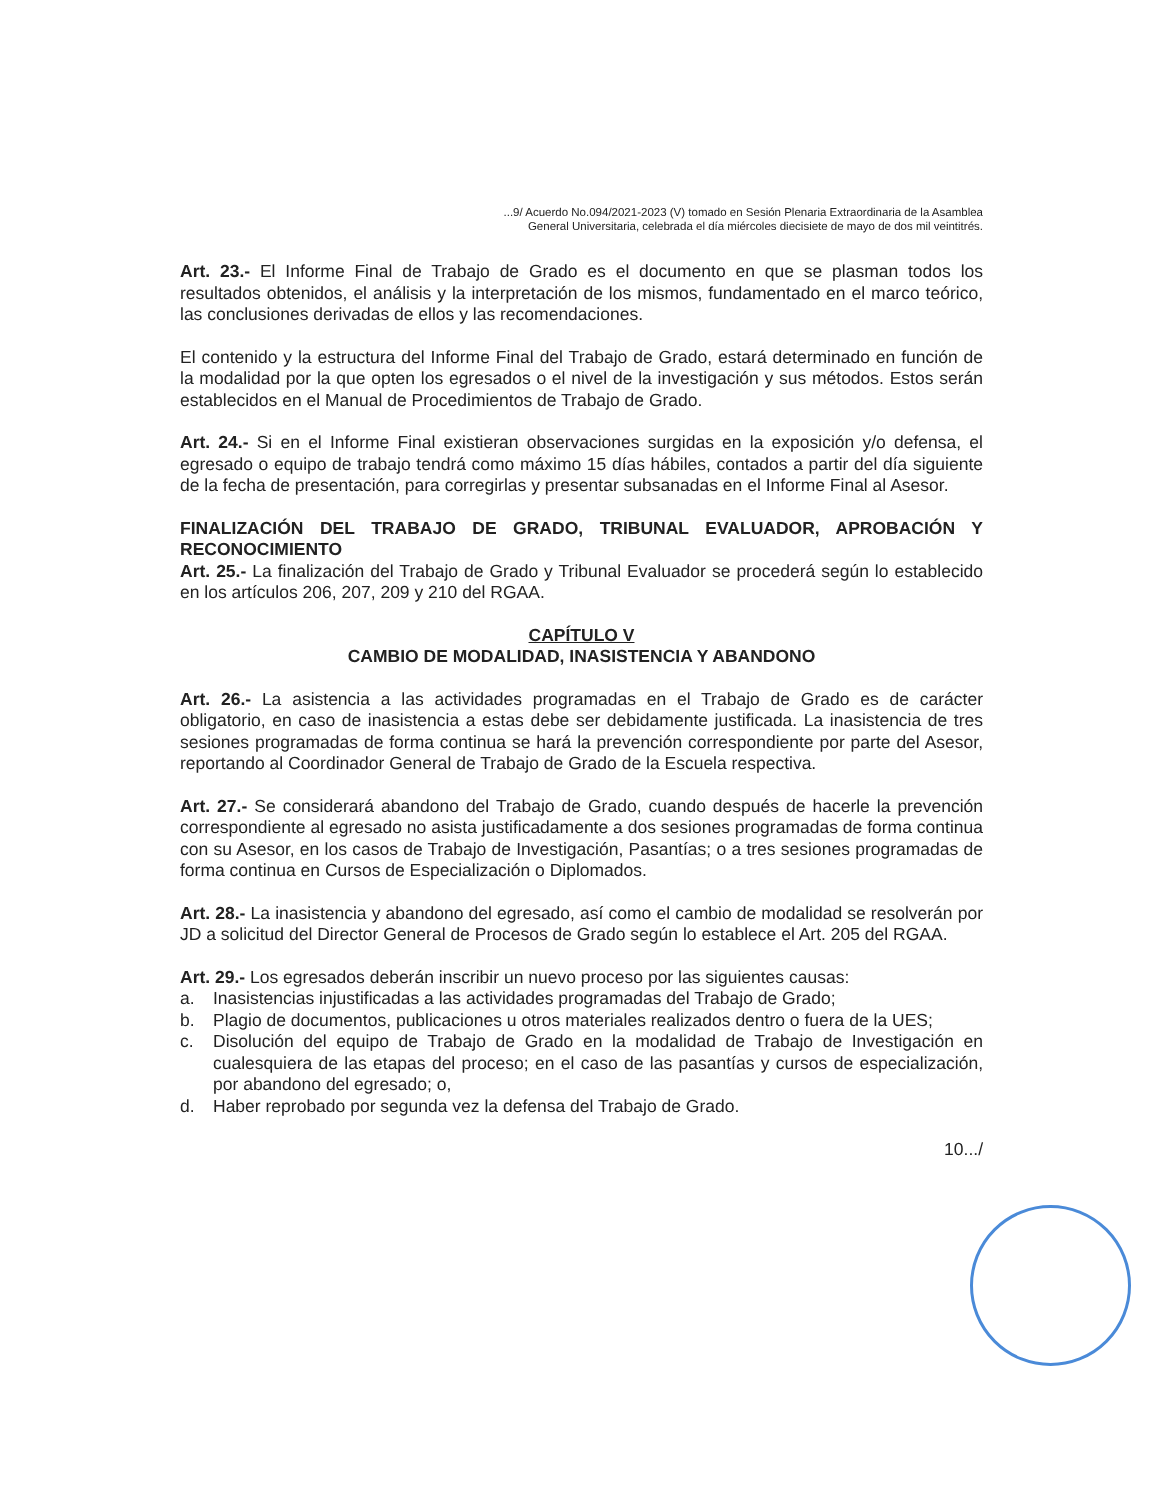...9/ Acuerdo No.094/2021-2023 (V) tomado en Sesión Plenaria Extraordinaria de la Asamblea
General Universitaria, celebrada el día miércoles diecisiete de mayo de dos mil veintitrés.
Art. 23.- El Informe Final de Trabajo de Grado es el documento en que se plasman todos los resultados obtenidos, el análisis y la interpretación de los mismos, fundamentado en el marco teórico, las conclusiones derivadas de ellos y las recomendaciones.
El contenido y la estructura del Informe Final del Trabajo de Grado, estará determinado en función de la modalidad por la que opten los egresados o el nivel de la investigación y sus métodos. Estos serán establecidos en el Manual de Procedimientos de Trabajo de Grado.
Art. 24.- Si en el Informe Final existieran observaciones surgidas en la exposición y/o defensa, el egresado o equipo de trabajo tendrá como máximo 15 días hábiles, contados a partir del día siguiente de la fecha de presentación, para corregirlas y presentar subsanadas en el Informe Final al Asesor.
FINALIZACIÓN DEL TRABAJO DE GRADO, TRIBUNAL EVALUADOR, APROBACIÓN Y RECONOCIMIENTO
Art. 25.- La finalización del Trabajo de Grado y Tribunal Evaluador se procederá según lo establecido en los artículos 206, 207, 209 y 210 del RGAA.
CAPÍTULO V
CAMBIO DE MODALIDAD, INASISTENCIA Y ABANDONO
Art. 26.- La asistencia a las actividades programadas en el Trabajo de Grado es de carácter obligatorio, en caso de inasistencia a estas debe ser debidamente justificada. La inasistencia de tres sesiones programadas de forma continua se hará la prevención correspondiente por parte del Asesor, reportando al Coordinador General de Trabajo de Grado de la Escuela respectiva.
Art. 27.- Se considerará abandono del Trabajo de Grado, cuando después de hacerle la prevención correspondiente al egresado no asista justificadamente a dos sesiones programadas de forma continua con su Asesor, en los casos de Trabajo de Investigación, Pasantías; o a tres sesiones programadas de forma continua en Cursos de Especialización o Diplomados.
Art. 28.- La inasistencia y abandono del egresado, así como el cambio de modalidad se resolverán por JD a solicitud del Director General de Procesos de Grado según lo establece el Art. 205 del RGAA.
Art. 29.- Los egresados deberán inscribir un nuevo proceso por las siguientes causas:
a. Inasistencias injustificadas a las actividades programadas del Trabajo de Grado;
b. Plagio de documentos, publicaciones u otros materiales realizados dentro o fuera de la UES;
c. Disolución del equipo de Trabajo de Grado en la modalidad de Trabajo de Investigación en cualesquiera de las etapas del proceso; en el caso de las pasantías y cursos de especialización, por abandono del egresado; o,
d. Haber reprobado por segunda vez la defensa del Trabajo de Grado.
10.../